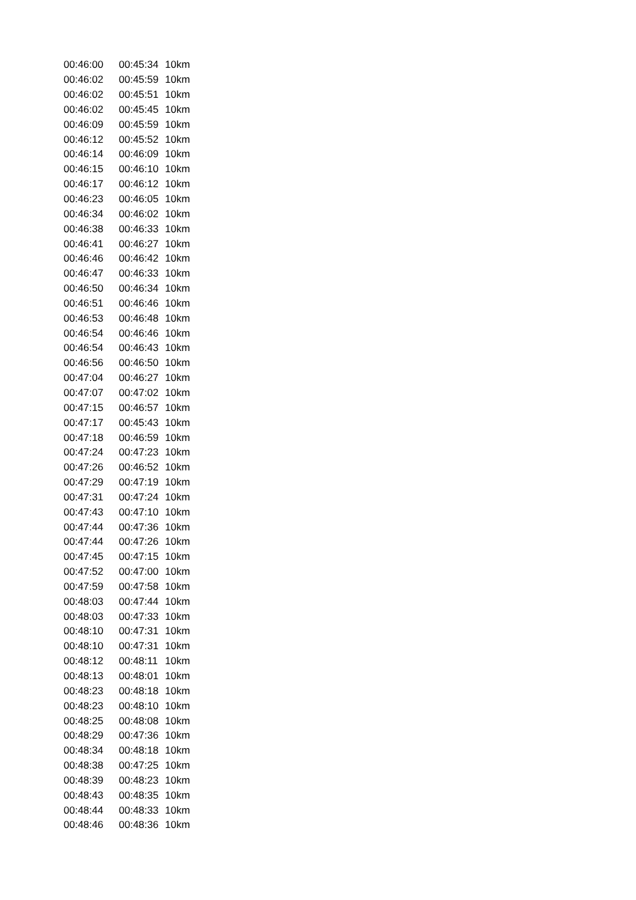| 00:46:00 | 00:45:34 | 10km |
| 00:46:02 | 00:45:59 | 10km |
| 00:46:02 | 00:45:51 | 10km |
| 00:46:02 | 00:45:45 | 10km |
| 00:46:09 | 00:45:59 | 10km |
| 00:46:12 | 00:45:52 | 10km |
| 00:46:14 | 00:46:09 | 10km |
| 00:46:15 | 00:46:10 | 10km |
| 00:46:17 | 00:46:12 | 10km |
| 00:46:23 | 00:46:05 | 10km |
| 00:46:34 | 00:46:02 | 10km |
| 00:46:38 | 00:46:33 | 10km |
| 00:46:41 | 00:46:27 | 10km |
| 00:46:46 | 00:46:42 | 10km |
| 00:46:47 | 00:46:33 | 10km |
| 00:46:50 | 00:46:34 | 10km |
| 00:46:51 | 00:46:46 | 10km |
| 00:46:53 | 00:46:48 | 10km |
| 00:46:54 | 00:46:46 | 10km |
| 00:46:54 | 00:46:43 | 10km |
| 00:46:56 | 00:46:50 | 10km |
| 00:47:04 | 00:46:27 | 10km |
| 00:47:07 | 00:47:02 | 10km |
| 00:47:15 | 00:46:57 | 10km |
| 00:47:17 | 00:45:43 | 10km |
| 00:47:18 | 00:46:59 | 10km |
| 00:47:24 | 00:47:23 | 10km |
| 00:47:26 | 00:46:52 | 10km |
| 00:47:29 | 00:47:19 | 10km |
| 00:47:31 | 00:47:24 | 10km |
| 00:47:43 | 00:47:10 | 10km |
| 00:47:44 | 00:47:36 | 10km |
| 00:47:44 | 00:47:26 | 10km |
| 00:47:45 | 00:47:15 | 10km |
| 00:47:52 | 00:47:00 | 10km |
| 00:47:59 | 00:47:58 | 10km |
| 00:48:03 | 00:47:44 | 10km |
| 00:48:03 | 00:47:33 | 10km |
| 00:48:10 | 00:47:31 | 10km |
| 00:48:10 | 00:47:31 | 10km |
| 00:48:12 | 00:48:11 | 10km |
| 00:48:13 | 00:48:01 | 10km |
| 00:48:23 | 00:48:18 | 10km |
| 00:48:23 | 00:48:10 | 10km |
| 00:48:25 | 00:48:08 | 10km |
| 00:48:29 | 00:47:36 | 10km |
| 00:48:34 | 00:48:18 | 10km |
| 00:48:38 | 00:47:25 | 10km |
| 00:48:39 | 00:48:23 | 10km |
| 00:48:43 | 00:48:35 | 10km |
| 00:48:44 | 00:48:33 | 10km |
| 00:48:46 | 00:48:36 | 10km |